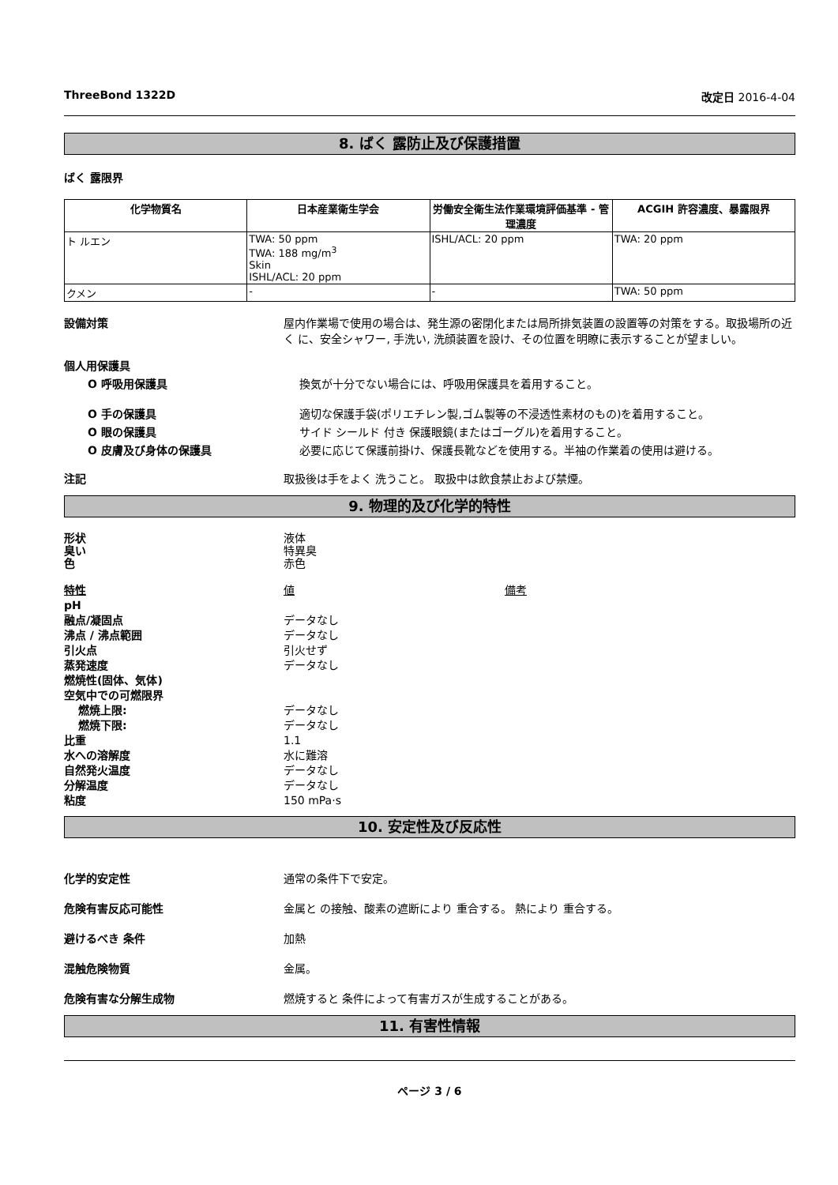ThreeBond 1322D 改定日 2016-4-04
8. ばく 露防止及び保護措置
ばく 露限界
| 化学物質名 | 日本産業衛生学会 | 労働安全衛生法作業環境評価基準 - 管理濃度 | ACGIH 許容濃度、暴露限界 |
| --- | --- | --- | --- |
| ト ルエン | TWA: 50 ppm TWA: 188 mg/m<sup>3</sup> Skin ISHL/ACL: 20 ppm | ISHL/ACL: 20 ppm | TWA: 20 ppm |
| クメン | - | - | TWA: 50 ppm |
設備対策 屋内作業場で使用の場合は、発生源の密閉化または局所排気装置の設置等の対策をする。取扱場所の近く に、安全シャワー, 手洗い, 洗顔装置を設け、その位置を明瞭に表示することが望ましい。
個人用保護具
O 呼吸用保護具 換気が十分でない場合には、呼吸用保護具を着用すること。
O 手の保護具 適切な保護手袋(ポリエチレン製,ゴム製等の不浸透性素材のもの)を着用すること。
O 眼の保護具 サイド シールド 付き 保護眼鏡(またはゴーグル)を着用すること。
O 皮膚及び身体の保護具 必要に応じて保護前掛け、保護長靴などを使用する。半袖の作業着の使用は避ける。
注記 取扱後は手をよく 洗うこと。 取扱中は飲食禁止および禁煙。
9. 物理的及び化学的特性
形状 液体
臭い 特異臭
色 赤色
特性 値 備考
pH
融点/凝固点 データなし
沸点 / 沸点範囲 データなし
引火点 引火せず
蒸発速度 データなし
燃焼性(固体、気体)
空気中での可燃限界
燃焼上限: データなし
燃焼下限: データなし
比重 1.1
水への溶解度 水に難溶
自然発火温度 データなし
分解温度 データなし
粘度 150 mPa·s
10. 安定性及び反応性
化学的安定性 通常の条件下で安定。
危険有害反応可能性 金属と の接触、酸素の遮断により 重合する。 熱により 重合する。
避けるべき 条件 加熱
混触危険物質 金属。
危険有害な分解生成物 燃焼すると 条件によって有害ガスが生成することがある。
11. 有害性情報
ページ 3 / 6